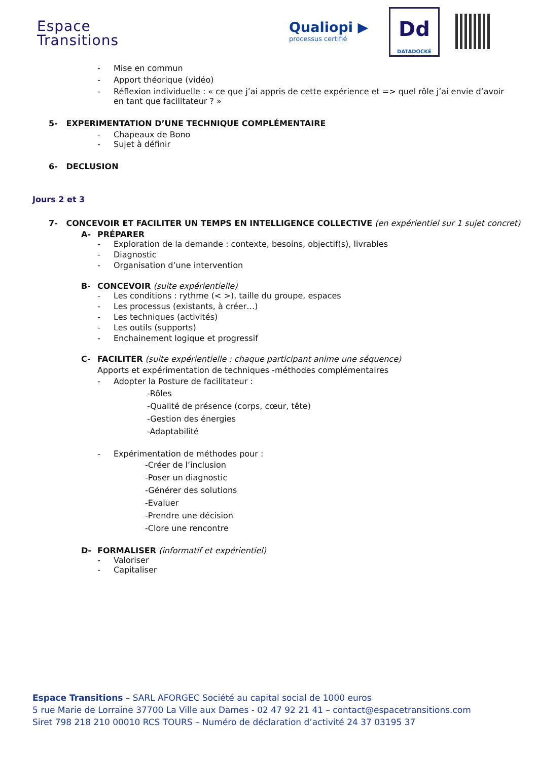Espace
Transitions
Qualiopi ▶
processus certifié
Dd
DATADOCKÉ
- Mise en commun
- Apport théorique (vidéo)
- Réflexion individuelle : « ce que j’ai appris de cette expérience et => quel rôle j’ai envie d’avoir en tant que facilitateur ? »
5- EXPERIMENTATION D’UNE TECHNIQUE COMPLÉMENTAIRE
- Chapeaux de Bono
- Sujet à définir
6- DECLUSION
Jours 2 et 3
7- CONCEVOIR ET FACILITER UN TEMPS EN INTELLIGENCE COLLECTIVE (en expérientiel sur 1 sujet concret)
A- PRÉPARER
- Exploration de la demande : contexte, besoins, objectif(s), livrables
- Diagnostic
- Organisation d’une intervention
B- CONCEVOIR (suite expérientielle)
- Les conditions : rythme (< >), taille du groupe, espaces
- Les processus (existants, à créer…)
- Les techniques (activités)
- Les outils (supports)
- Enchainement logique et progressif
C- FACILITER (suite expérientielle : chaque participant anime une séquence)
Apports et expérimentation de techniques -méthodes complémentaires
- Adopter la Posture de facilitateur :
-Rôles
-Qualité de présence (corps, cœur, tête)
-Gestion des énergies
-Adaptabilité
- Expérimentation de méthodes pour :
-Créer de l’inclusion
-Poser un diagnostic
-Générer des solutions
-Evaluer
-Prendre une décision
-Clore une rencontre
D- FORMALISER (informatif et expérientiel)
- Valoriser
- Capitaliser
Espace Transitions – SARL AFORGEC Société au capital social de 1000 euros
5 rue Marie de Lorraine 37700 La Ville aux Dames - 02 47 92 21 41 – contact@espacetransitions.com
Siret 798 218 210 00010 RCS TOURS – Numéro de déclaration d’activité 24 37 03195 37